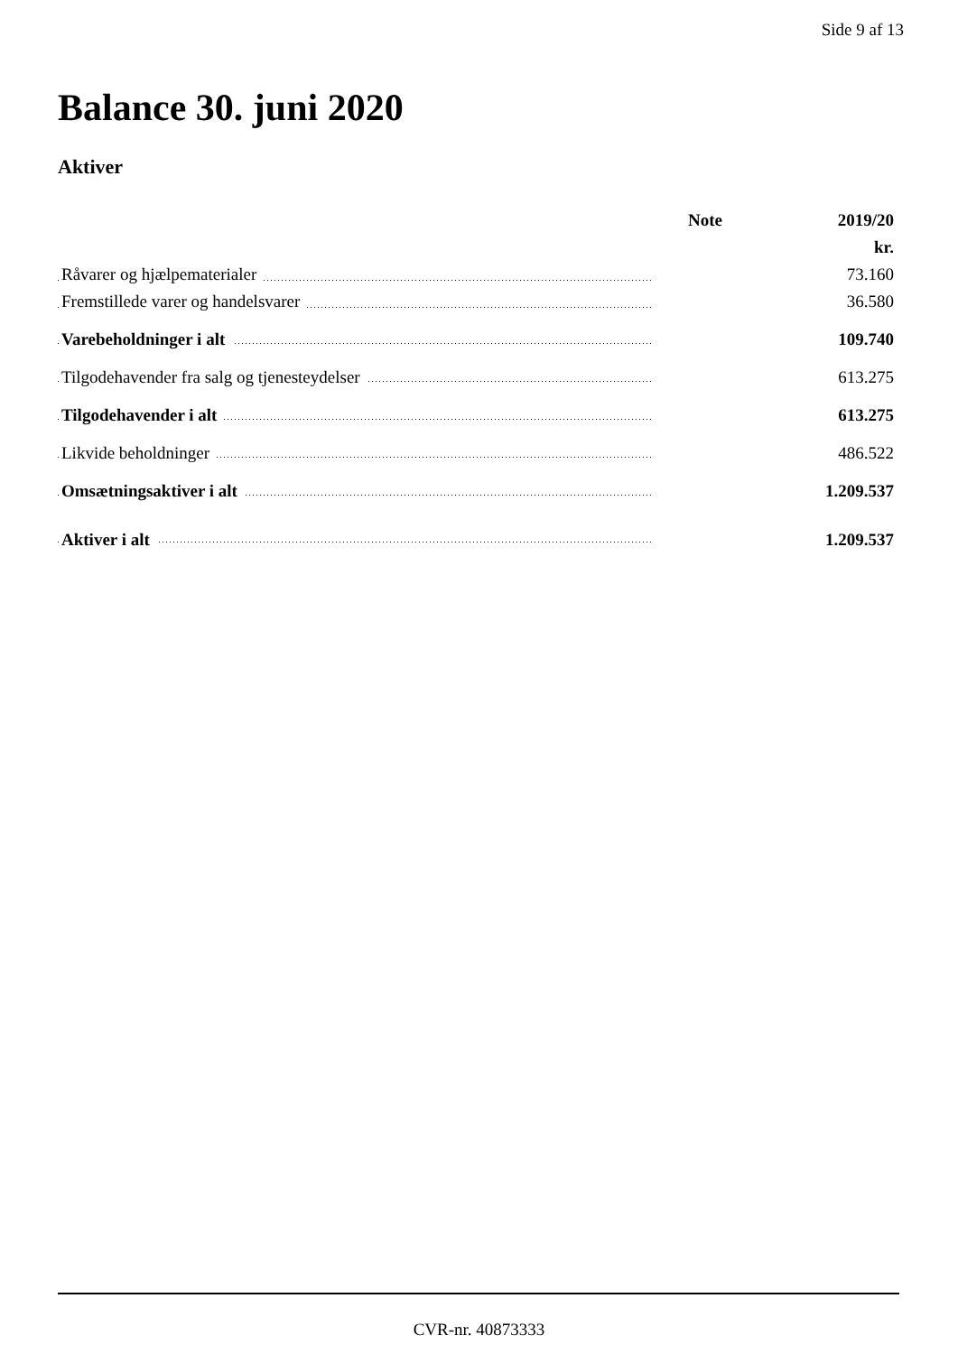Side 9 af 13
Balance 30. juni 2020
Aktiver
| | Note | 2019/20 |
| --- | --- | --- |
| | | kr. |
| Råvarer og hjælpematerialer | | 73.160 |
| Fremstillede varer og handelsvarer | | 36.580 |
| Varebeholdninger i alt | | 109.740 |
| Tilgodehavender fra salg og tjenesteydelser | | 613.275 |
| Tilgodehavender i alt | | 613.275 |
| Likvide beholdninger | | 486.522 |
| Omsætningsaktiver i alt | | 1.209.537 |
| Aktiver i alt | | 1.209.537 |
CVR-nr. 40873333